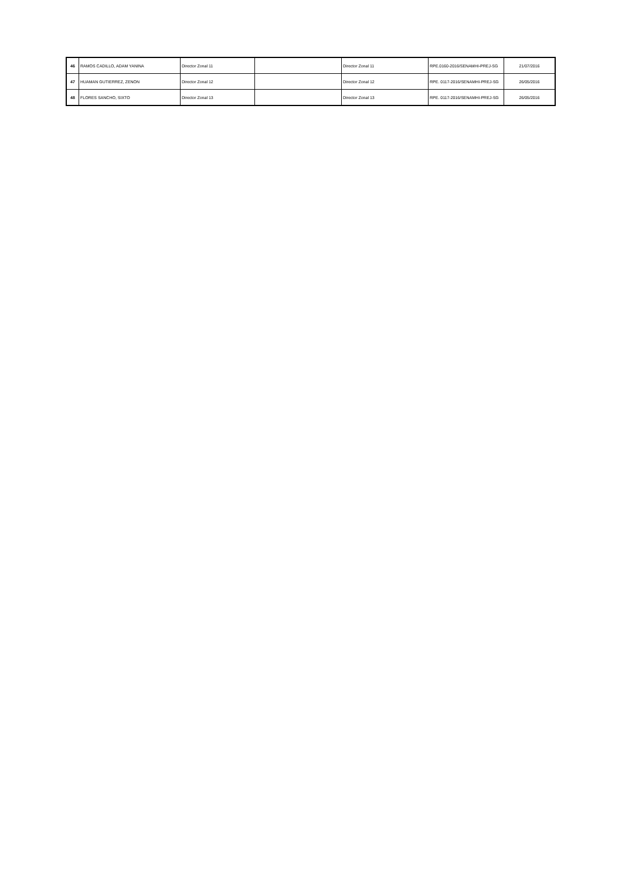| 46 | RAMOS CADILLO, ADAM YANINA | Director Zonal 11 | | Director Zonal 11 | RPE.0160-2016/SENAMHI-PREJ-SG | 21/07/2016 |
| 47 | HUAMAN GUTIERREZ, ZENON | Director Zonal 12 | | Director Zonal 12 | RPE. 0117-2016/SENAMHI-PREJ-SG | 26/05/2016 |
| 48 | FLORES SANCHO, SIXTO | Director Zonal 13 | | Director Zonal 13 | RPE. 0117-2016/SENAMHI-PREJ-SG | 26/05/2016 |